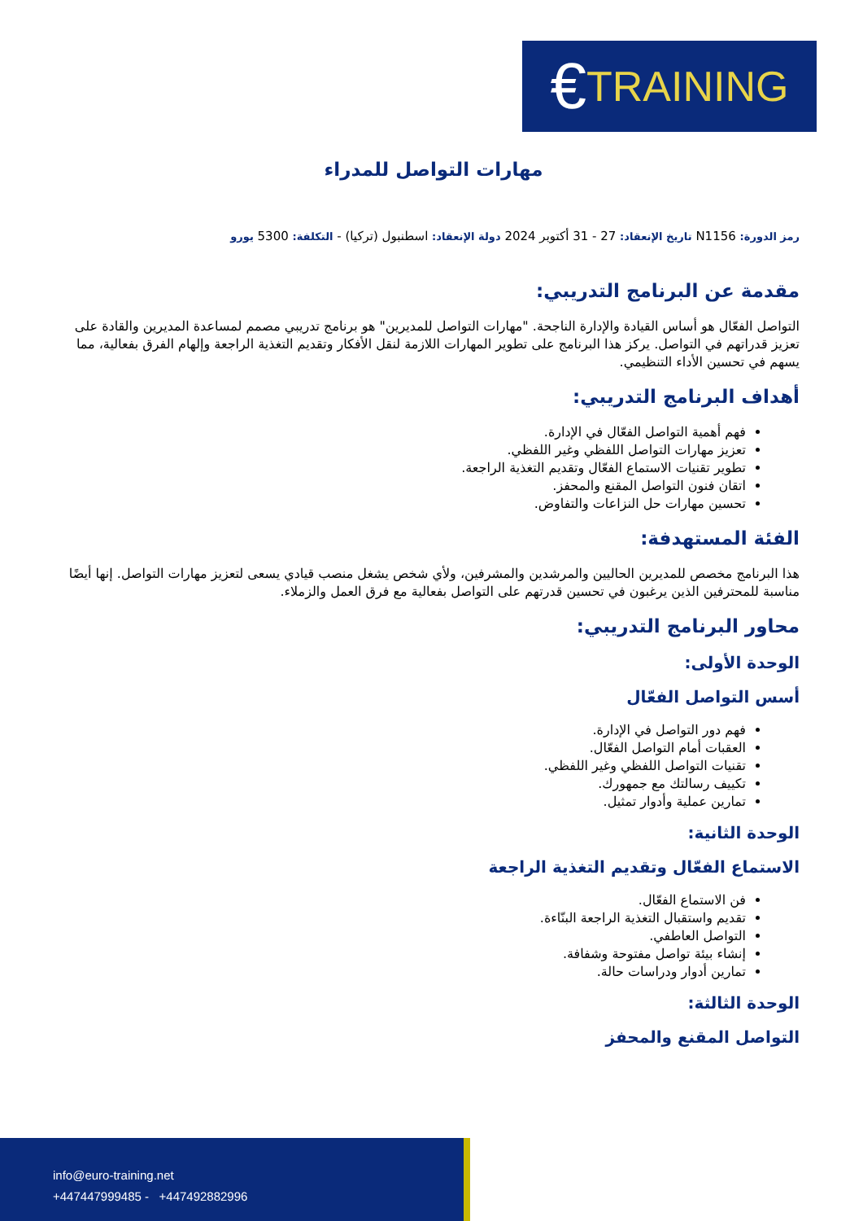€ TRAINING
مهارات التواصل للمدراء
رمز الدورة: N1156 تاريخ الإنعقاد: 27 - 31 أكتوبر 2024 دولة الإنعقاد: اسطنبول (تركيا) - التكلفة: 5300 يورو
مقدمة عن البرنامج التدريبي:
التواصل الفعّال هو أساس القيادة والإدارة الناجحة. "مهارات التواصل للمديرين" هو برنامج تدريبي مصمم لمساعدة المديرين والقادة على تعزيز قدراتهم في التواصل. يركز هذا البرنامج على تطوير المهارات اللازمة لنقل الأفكار وتقديم التغذية الراجعة وإلهام الفرق بفعالية، مما يسهم في تحسين الأداء التنظيمي.
أهداف البرنامج التدريبي:
فهم أهمية التواصل الفعّال في الإدارة.
تعزيز مهارات التواصل اللفظي وغير اللفظي.
تطوير تقنيات الاستماع الفعّال وتقديم التغذية الراجعة.
اتقان فنون التواصل المقنع والمحفز.
تحسين مهارات حل النزاعات والتفاوض.
الفئة المستهدفة:
هذا البرنامج مخصص للمديرين الحاليين والمرشدين والمشرفين، ولأي شخص يشغل منصب قيادي يسعى لتعزيز مهارات التواصل. إنها أيضًا مناسبة للمحترفين الذين يرغبون في تحسين قدرتهم على التواصل بفعالية مع فرق العمل والزملاء.
محاور البرنامج التدريبي:
الوحدة الأولى:
أسس التواصل الفعّال
فهم دور التواصل في الإدارة.
العقبات أمام التواصل الفعّال.
تقنيات التواصل اللفظي وغير اللفظي.
تكييف رسالتك مع جمهورك.
تمارين عملية وأدوار تمثيل.
الوحدة الثانية:
الاستماع الفعّال وتقديم التغذية الراجعة
فن الاستماع الفعّال.
تقديم واستقبال التغذية الراجعة البنّاءة.
التواصل العاطفي.
إنشاء بيئة تواصل مفتوحة وشفافة.
تمارين أدوار ودراسات حالة.
الوحدة الثالثة:
التواصل المقنع والمحفز
info@euro-training.net
+447447999485 - +447492882996